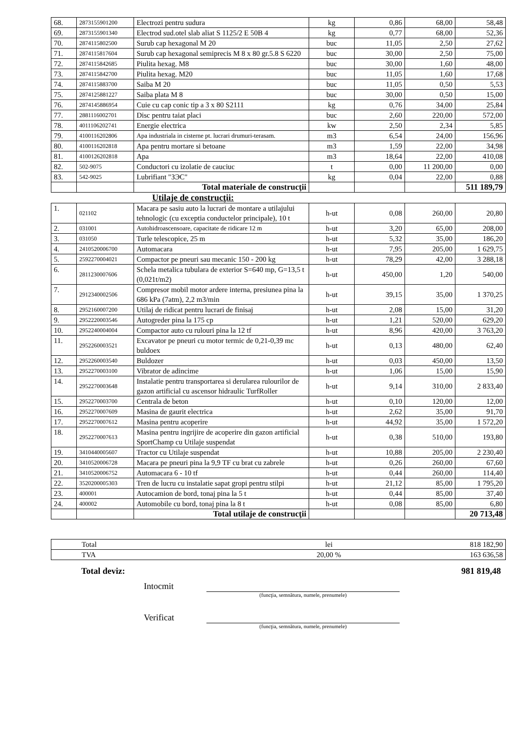| 68. | 2873155901200 | Electrozi pentru sudura | kg | 0,86 | 68,00 | 58,48 |
| 69. | 2873155901340 | Electrod sud.otel slab aliat S 1125/2 E 50B 4 | kg | 0,77 | 68,00 | 52,36 |
| 70. | 2874115802500 | Surub cap hexagonal M 20 | buc | 11,05 | 2,50 | 27,62 |
| 71. | 2874115817604 | Surub cap hexagonal semiprecis M 8 x 80 gr.5.8 S 6220 | buc | 30,00 | 2,50 | 75,00 |
| 72. | 2874115842685 | Piulita hexag. M8 | buc | 30,00 | 1,60 | 48,00 |
| 73. | 2874115842700 | Piulita hexag. M20 | buc | 11,05 | 1,60 | 17,68 |
| 74. | 2874115883700 | Saiba M 20 | buc | 11,05 | 0,50 | 5,53 |
| 75. | 2874125881227 | Saiba plata M 8 | buc | 30,00 | 0,50 | 15,00 |
| 76. | 2874145886954 | Cuie cu cap conic tip a 3 x 80 S2111 | kg | 0,76 | 34,00 | 25,84 |
| 77. | 2881116002701 | Disc pentru taiat placi | buc | 2,60 | 220,00 | 572,00 |
| 78. | 4011106202741 | Energie electrica | kw | 2,50 | 2,34 | 5,85 |
| 79. | 4100116202806 | Apa industriala in cisterne pt. lucrari drumuri-terasam. | m3 | 6,54 | 24,00 | 156,96 |
| 80. | 4100116202818 | Apa pentru mortare si betoane | m3 | 1,59 | 22,00 | 34,98 |
| 81. | 4100126202818 | Apa | m3 | 18,64 | 22,00 | 410,08 |
| 82. | 502-9075 | Conductori cu izolatie de cauciuc | t | 0,00 | 11 200,00 | 0,00 |
| 83. | 542-9025 | Lubrifiant "ЗЭС" | kg | 0,04 | 22,00 | 0,88 |
| | | Total materiale de construcţii | | | | 511 189,79 |
Utilaje de construcţii:
| 1. | 021102 | Macara pe sasiu auto la lucrari de montare a utilajului tehnologic (cu exceptia conductelor principale), 10 t | h-ut | 0,08 | 260,00 | 20,80 |
| 2. | 031001 | Autohidroascensoare, capacitate de ridicare 12 m | h-ut | 3,20 | 65,00 | 208,00 |
| 3. | 031050 | Turle telescopice, 25 m | h-ut | 5,32 | 35,00 | 186,20 |
| 4. | 2410520006700 | Automacara | h-ut | 7,95 | 205,00 | 1 629,75 |
| 5. | 2592270004021 | Compactor pe pneuri sau mecanic 150 - 200 kg | h-ut | 78,29 | 42,00 | 3 288,18 |
| 6. | 2811230007606 | Schela metalica tubulara de exterior S=640 mp, G=13,5 t (0,021t/m2) | h-ut | 450,00 | 1,20 | 540,00 |
| 7. | 2912340002506 | Compresor mobil motor ardere interna, presiunea pina la 686 kPa (7atm), 2,2 m3/min | h-ut | 39,15 | 35,00 | 1 370,25 |
| 8. | 2952160007200 | Utilaj de ridicat pentru lucrari de finisaj | h-ut | 2,08 | 15,00 | 31,20 |
| 9. | 2952220003546 | Autogreder pina la 175 cp | h-ut | 1,21 | 520,00 | 629,20 |
| 10. | 2952240004004 | Compactor auto cu rulouri pina la 12 tf | h-ut | 8,96 | 420,00 | 3 763,20 |
| 11. | 2952260003521 | Excavator pe pneuri cu motor termic de 0,21-0,39 mc buldoex | h-ut | 0,13 | 480,00 | 62,40 |
| 12. | 2952260003540 | Buldozer | h-ut | 0,03 | 450,00 | 13,50 |
| 13. | 2952270003100 | Vibrator de adincime | h-ut | 1,06 | 15,00 | 15,90 |
| 14. | 2952270003648 | Instalatie pentru transportarea si derularea rulourilor de gazon artificial cu ascensor hidraulic TurfRoller | h-ut | 9,14 | 310,00 | 2 833,40 |
| 15. | 2952270003700 | Centrala de beton | h-ut | 0,10 | 120,00 | 12,00 |
| 16. | 2952270007609 | Masina de gaurit electrica | h-ut | 2,62 | 35,00 | 91,70 |
| 17. | 2952270007612 | Masina pentru acoperire | h-ut | 44,92 | 35,00 | 1 572,20 |
| 18. | 2952270007613 | Masina pentru ingrijire de acoperire din gazon artificial SportChamp cu Utilaje suspendat | h-ut | 0,38 | 510,00 | 193,80 |
| 19. | 3410440005607 | Tractor cu Utilaje suspendat | h-ut | 10,88 | 205,00 | 2 230,40 |
| 20. | 3410520006728 | Macara pe pneuri pina la 9,9 TF cu brat cu zabrele | h-ut | 0,26 | 260,00 | 67,60 |
| 21. | 3410520006752 | Automacara 6 - 10 tf | h-ut | 0,44 | 260,00 | 114,40 |
| 22. | 3520200005303 | Tren de lucru cu instalatie sapat gropi pentru stilpi | h-ut | 21,12 | 85,00 | 1 795,20 |
| 23. | 400001 | Autocamion de bord, tonaj pina la 5 t | h-ut | 0,44 | 85,00 | 37,40 |
| 24. | 400002 | Automobile cu bord, tonaj pina la 8 t | h-ut | 0,08 | 85,00 | 6,80 |
| | | Total utilaje de construcţii | | | | 20 713,48 |
| Total | lei | 818 182,90 |
| TVA | 20,00 % | 163 636,58 |
Total deviz: 981 819,48
Intocmit
(funcţia, semnătura, numele, prenumele)
Verificat
(funcţia, semnătura, numele, prenumele)